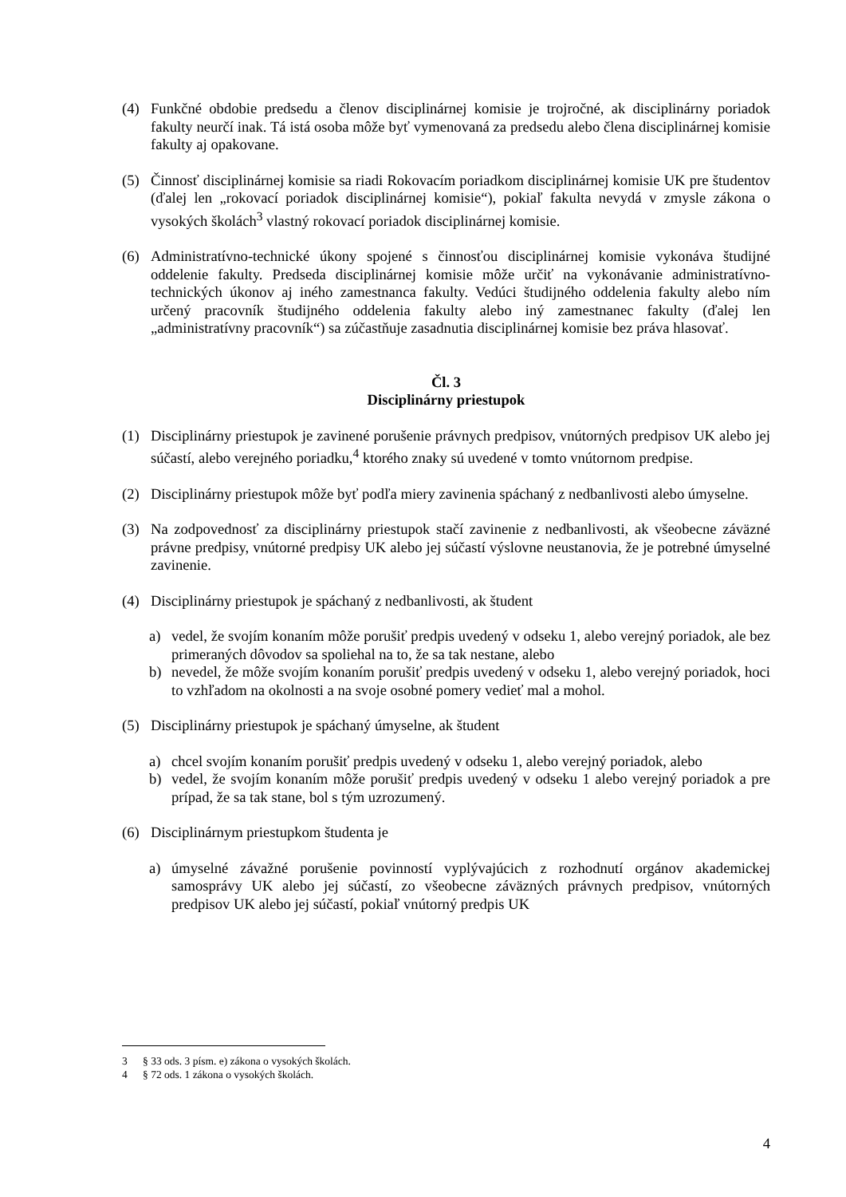(4) Funkčné obdobie predsedu a členov disciplinárnej komisie je trojročné, ak disciplinárny poriadok fakulty neurčí inak. Tá istá osoba môže byť vymenovaná za predsedu alebo člena disciplinárnej komisie fakulty aj opakovane.
(5) Činnosť disciplinárnej komisie sa riadi Rokovacím poriadkom disciplinárnej komisie UK pre študentov (ďalej len „rokovací poriadok disciplinárnej komisie“), pokiaľ fakulta nevydá v zmysle zákona o vysokých školách<sup>3</sup> vlastný rokovací poriadok disciplinárnej komisie.
(6) Administratívno-technické úkony spojené s činnosťou disciplinárnej komisie vykonáva študijné oddelenie fakulty. Predseda disciplinárnej komisie môže určiť na vykonávanie administratívno-technických úkonov aj iného zamestnanca fakulty. Vedúci študijného oddelenia fakulty alebo ním určený pracovník študijného oddelenia fakulty alebo iný zamestnanec fakulty (ďalej len „administratívny pracovník“) sa zúčastňuje zasadnutia disciplinárnej komisie bez práva hlasovať.
Čl. 3
Disciplinárny priestupok
(1) Disciplinárny priestupok je zavinené porušenie právnych predpisov, vnútorných predpisov UK alebo jej súčastí, alebo verejného poriadku,<sup>4</sup> ktorého znaky sú uvedené v tomto vnútornom predpise.
(2) Disciplinárny priestupok môže byť podľa miery zavinenia spáchaný z nedbanlivosti alebo úmyselne.
(3) Na zodpovednosť za disciplinárny priestupok stačí zavinenie z nedbanlivosti, ak všeobecne záväzné právne predpisy, vnútorné predpisy UK alebo jej súčastí výslovne neustanovia, že je potrebné úmyselné zavinenie.
(4) Disciplinárny priestupok je spáchaný z nedbanlivosti, ak študent
a) vedel, že svojím konaním môže porušiť predpis uvedený v odseku 1, alebo verejný poriadok, ale bez primeraných dôvodov sa spoliehal na to, že sa tak nestane, alebo
b) nevedel, že môže svojím konaním porušiť predpis uvedený v odseku 1, alebo verejný poriadok, hoci to vzhľadom na okolnosti a na svoje osobné pomery vedieť mal a mohol.
(5) Disciplinárny priestupok je spáchaný úmyselne, ak študent
a) chcel svojím konaním porušiť predpis uvedený v odseku 1, alebo verejný poriadok, alebo
b) vedel, že svojím konaním môže porušiť predpis uvedený v odseku 1 alebo verejný poriadok a pre prípad, že sa tak stane, bol s tým uzrozumený.
(6) Disciplinárnym priestupkom študenta je
a) úmyselné závažné porušenie povinností vyplývajúcich z rozhodnutí orgánov akademickej samosprávy UK alebo jej súčastí, zo všeobecne záväzných právnych predpisov, vnútorných predpisov UK alebo jej súčastí, pokiaľ vnútorný predpis UK
3 § 33 ods. 3 písm. e) zákona o vysokých školách.
4 § 72 ods. 1 zákona o vysokých školách.
4